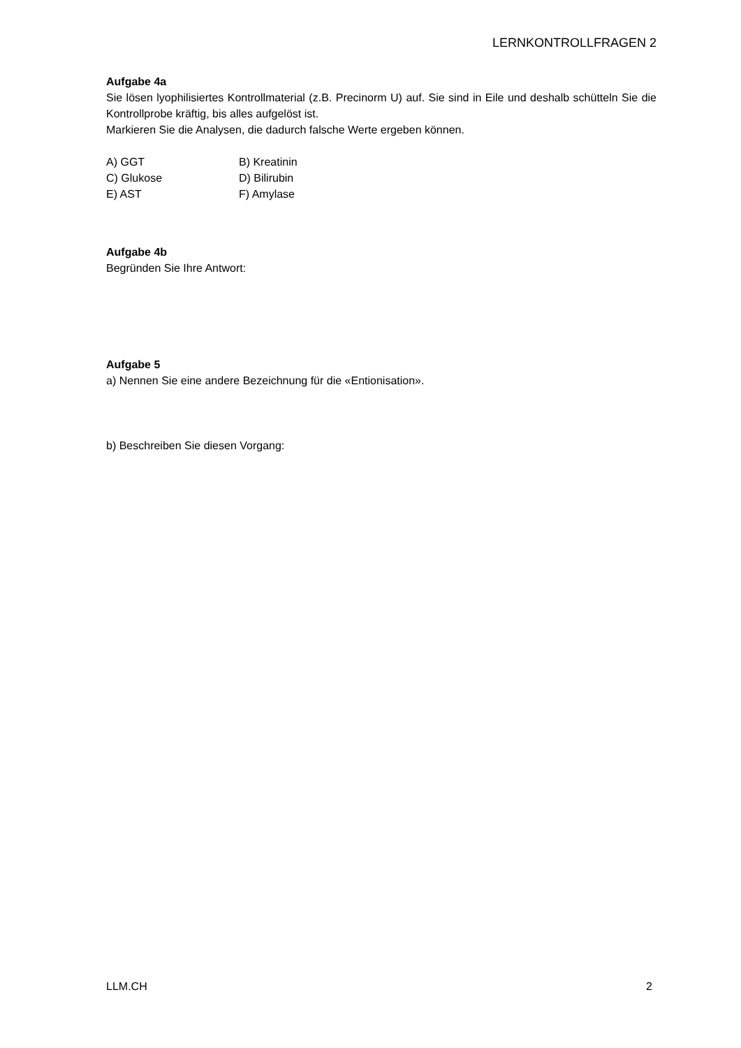LERNKONTROLLFRAGEN 2
Aufgabe 4a
Sie lösen lyophilisiertes Kontrollmaterial (z.B. Precinorm U) auf. Sie sind in Eile und deshalb schütteln Sie die Kontrollprobe kräftig, bis alles aufgelöst ist.
Markieren Sie die Analysen, die dadurch falsche Werte ergeben können.
A) GGT
B) Kreatinin
C) Glukose
D) Bilirubin
E) AST
F) Amylase
Aufgabe 4b
Begründen Sie Ihre Antwort:
Aufgabe 5
a) Nennen Sie eine andere Bezeichnung für die «Entionisation».
b) Beschreiben Sie diesen Vorgang:
LLM.CH 2